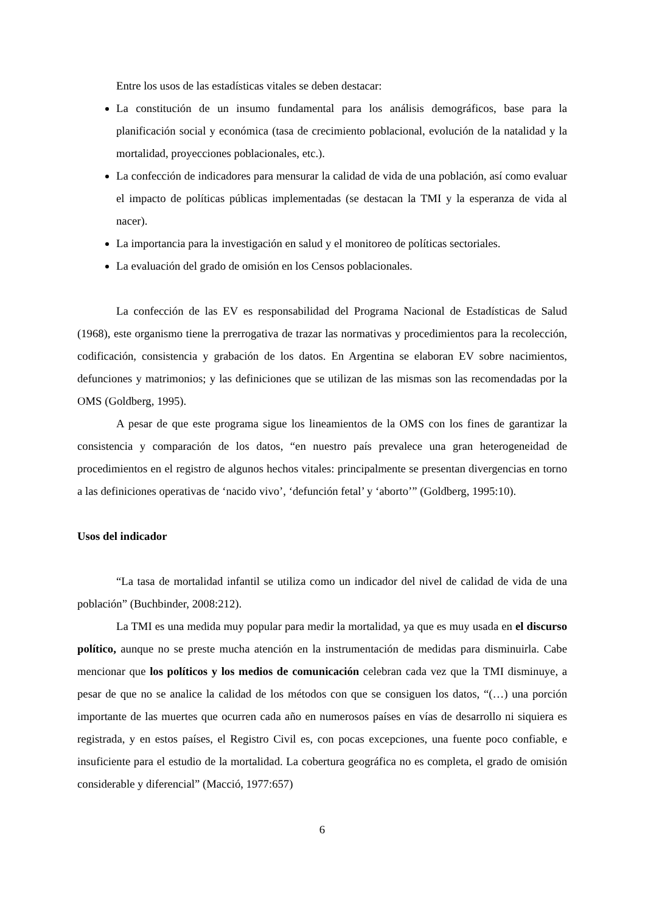Entre los usos de las estadísticas vitales se deben destacar:
La constitución de un insumo fundamental para los análisis demográficos, base para la planificación social y económica (tasa de crecimiento poblacional, evolución de la natalidad y la mortalidad, proyecciones poblacionales, etc.).
La confección de indicadores para mensurar la calidad de vida de una población, así como evaluar el impacto de políticas públicas implementadas (se destacan la TMI y la esperanza de vida al nacer).
La importancia para la investigación en salud y el monitoreo de políticas sectoriales.
La evaluación del grado de omisión en los Censos poblacionales.
La confección de las EV es responsabilidad del Programa Nacional de Estadísticas de Salud (1968), este organismo tiene la prerrogativa de trazar las normativas y procedimientos para la recolección, codificación, consistencia y grabación de los datos. En Argentina se elaboran EV sobre nacimientos, defunciones y matrimonios; y las definiciones que se utilizan de las mismas son las recomendadas por la OMS (Goldberg, 1995).
A pesar de que este programa sigue los lineamientos de la OMS con los fines de garantizar la consistencia y comparación de los datos, “en nuestro país prevalece una gran heterogeneidad de procedimientos en el registro de algunos hechos vitales: principalmente se presentan divergencias en torno a las definiciones operativas de ‘nacido vivo’, ‘defunción fetal’ y ‘aborto’” (Goldberg, 1995:10).
Usos del indicador
“La tasa de mortalidad infantil se utiliza como un indicador del nivel de calidad de vida de una población” (Buchbinder, 2008:212).
La TMI es una medida muy popular para medir la mortalidad, ya que es muy usada en el discurso político, aunque no se preste mucha atención en la instrumentación de medidas para disminuirla. Cabe mencionar que los políticos y los medios de comunicación celebran cada vez que la TMI disminuye, a pesar de que no se analice la calidad de los métodos con que se consiguen los datos, “(…) una porción importante de las muertes que ocurren cada año en numerosos países en vías de desarrollo ni siquiera es registrada, y en estos países, el Registro Civil es, con pocas excepciones, una fuente poco confiable, e insuficiente para el estudio de la mortalidad. La cobertura geográfica no es completa, el grado de omisión considerable y diferencial” (Macció, 1977:657)
6